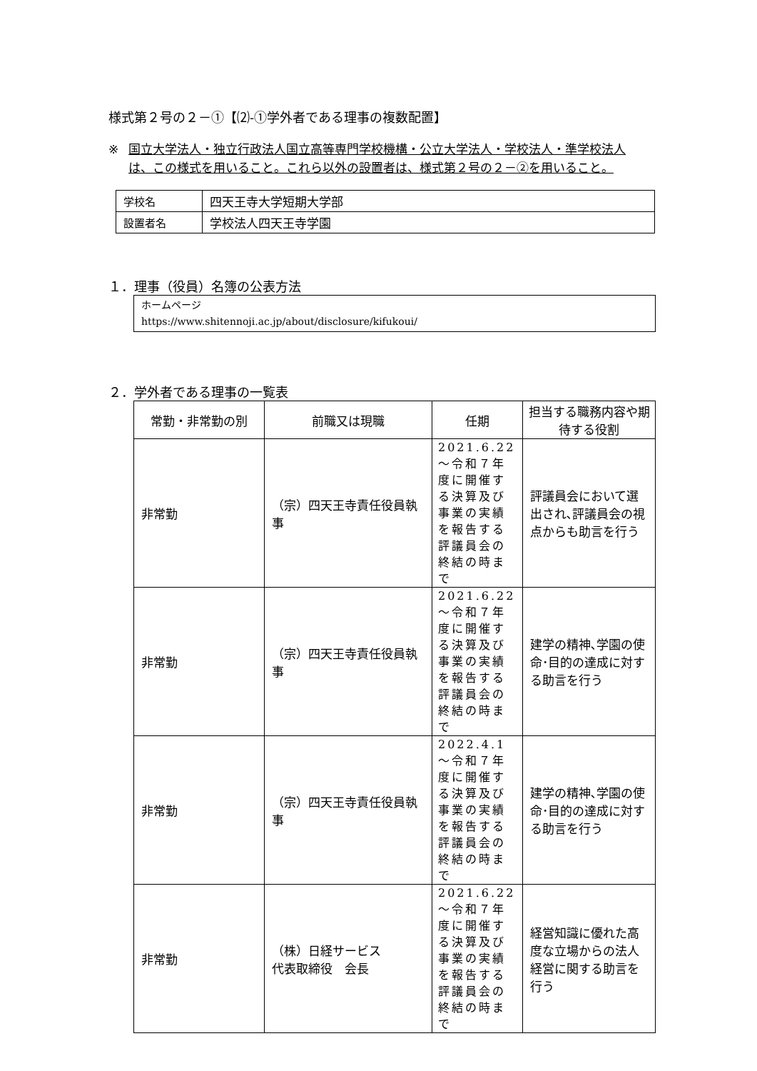様式第２号の２－①【⑵-①学外者である理事の複数配置】
※ 国立大学法人・独立行政法人国立高等専門学校機構・公立大学法人・学校法人・準学校法人は、この様式を用いること。これら以外の設置者は、様式第２号の２－②を用いること。
| 学校名 | 四天王寺大学短期大学部 |
| 設置者名 | 学校法人四天王寺学園 |
１．理事（役員）名簿の公表方法
ホームページ
https://www.shitennoji.ac.jp/about/disclosure/kifukoui/
２．学外者である理事の一覧表
| 常勤・非常勤の別 | 前職又は現職 | 任期 | 担当する職務内容や期待する役割 |
| --- | --- | --- | --- |
| 非常勤 | （宗）四天王寺責任役員執事 | 2021.6.22 ～令和７年度に開催する決算及び事業の実績を報告する評議員会の終結の時まで | 評議員会において選出され､評議員会の視点からも助言を行う |
| 非常勤 | （宗）四天王寺責任役員執事 | 2021.6.22 ～令和７年度に開催する決算及び事業の実績を報告する評議員会の終結の時まで | 建学の精神､学園の使命･目的の達成に対する助言を行う |
| 非常勤 | （宗）四天王寺責任役員執事 | 2022.4.1～令和７年度に開催する決算及び事業の実績を報告する評議員会の終結の時まで | 建学の精神､学園の使命･目的の達成に対する助言を行う |
| 非常勤 | （株）日経サービス 代表取締役 会長 | 2021.6.22～令和７年度に開催する決算及び事業の実績を報告する評議員会の終結の時まで | 経営知識に優れた高度な立場からの法人経営に関する助言を行う |